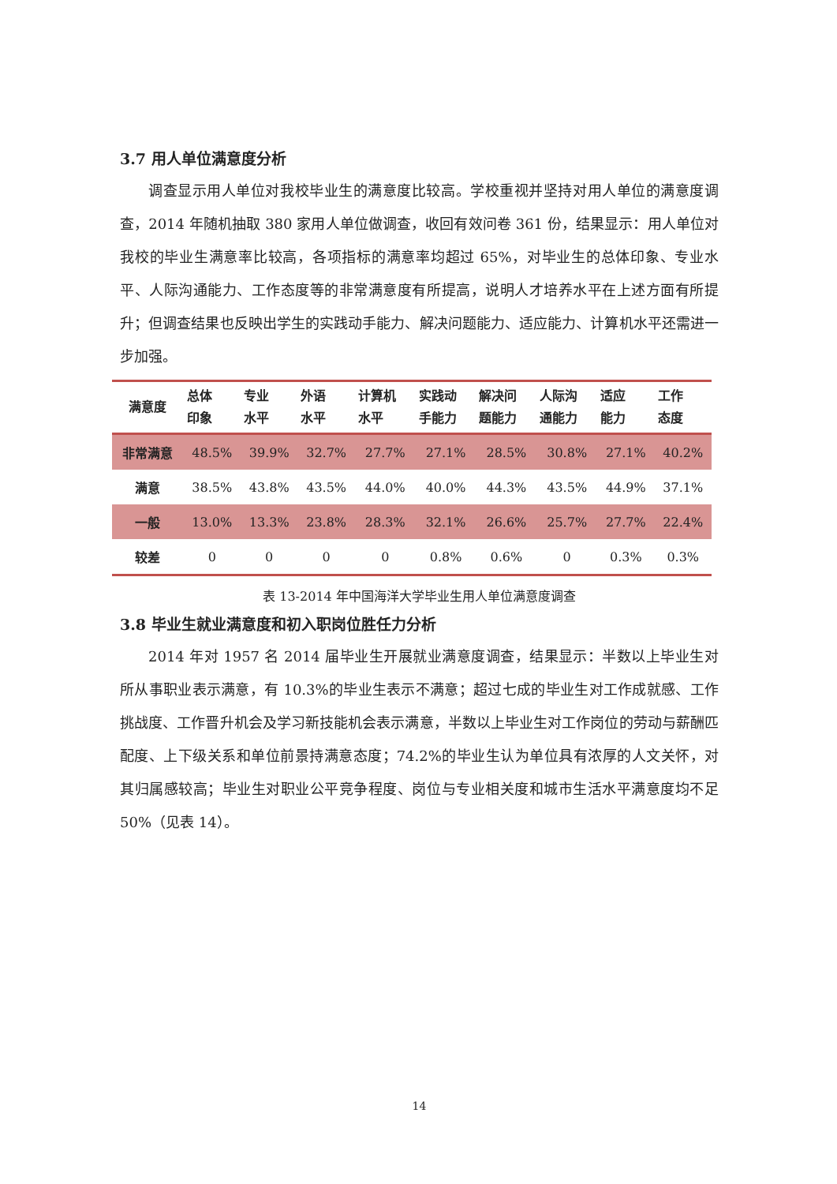3.7 用人单位满意度分析
调查显示用人单位对我校毕业生的满意度比较高。学校重视并坚持对用人单位的满意度调查，2014 年随机抽取 380 家用人单位做调查，收回有效问卷 361 份，结果显示：用人单位对我校的毕业生满意率比较高，各项指标的满意率均超过 65%，对毕业生的总体印象、专业水平、人际沟通能力、工作态度等的非常满意度有所提高，说明人才培养水平在上述方面有所提升；但调查结果也反映出学生的实践动手能力、解决问题能力、适应能力、计算机水平还需进一步加强。
| 满意度 | 总体 印象 | 专业 水平 | 外语 水平 | 计算机 水平 | 实践动 手能力 | 解决问 题能力 | 人际沟 通能力 | 适应 能力 | 工作 态度 |
| --- | --- | --- | --- | --- | --- | --- | --- | --- | --- |
| 非常满意 | 48.5% | 39.9% | 32.7% | 27.7% | 27.1% | 28.5% | 30.8% | 27.1% | 40.2% |
| 满意 | 38.5% | 43.8% | 43.5% | 44.0% | 40.0% | 44.3% | 43.5% | 44.9% | 37.1% |
| 一般 | 13.0% | 13.3% | 23.8% | 28.3% | 32.1% | 26.6% | 25.7% | 27.7% | 22.4% |
| 较差 | 0 | 0 | 0 | 0 | 0.8% | 0.6% | 0 | 0.3% | 0.3% |
表 13-2014 年中国海洋大学毕业生用人单位满意度调查
3.8 毕业生就业满意度和初入职岗位胜任力分析
2014 年对 1957 名 2014 届毕业生开展就业满意度调查，结果显示：半数以上毕业生对所从事职业表示满意，有 10.3%的毕业生表示不满意；超过七成的毕业生对工作成就感、工作挑战度、工作晋升机会及学习新技能机会表示满意，半数以上毕业生对工作岗位的劳动与薪酬匹配度、上下级关系和单位前景持满意态度；74.2%的毕业生认为单位具有浓厚的人文关怀，对其归属感较高；毕业生对职业公平竞争程度、岗位与专业相关度和城市生活水平满意度均不足 50%（见表 14）。
14